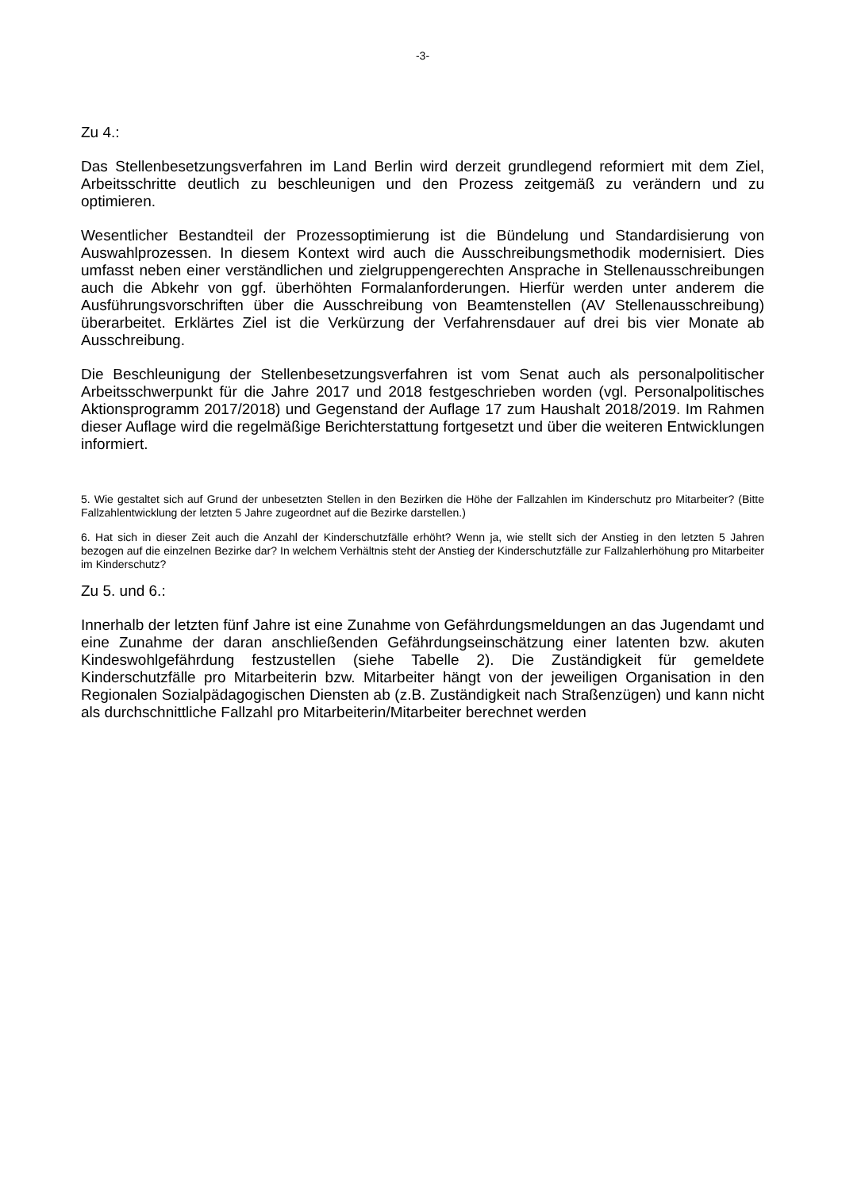-3-
Zu 4.:
Das Stellenbesetzungsverfahren im Land Berlin wird derzeit grundlegend reformiert mit dem Ziel, Arbeitsschritte deutlich zu beschleunigen und den Prozess zeitgemäß zu verändern und zu optimieren.
Wesentlicher Bestandteil der Prozessoptimierung ist die Bündelung und Standardisierung von Auswahlprozessen. In diesem Kontext wird auch die Ausschreibungsmethodik modernisiert. Dies umfasst neben einer verständlichen und zielgruppengerechten Ansprache in Stellenausschreibungen auch die Abkehr von ggf. überhöhten Formalanforderungen. Hierfür werden unter anderem die Ausführungsvorschriften über die Ausschreibung von Beamtenstellen (AV Stellenausschreibung) überarbeitet. Erklärtes Ziel ist die Verkürzung der Verfahrensdauer auf drei bis vier Monate ab Ausschreibung.
Die Beschleunigung der Stellenbesetzungsverfahren ist vom Senat auch als personalpolitischer Arbeitsschwerpunkt für die Jahre 2017 und 2018 festgeschrieben worden (vgl. Personalpolitisches Aktionsprogramm 2017/2018) und Gegenstand der Auflage 17 zum Haushalt 2018/2019. Im Rahmen dieser Auflage wird die regelmäßige Berichterstattung fortgesetzt und über die weiteren Entwicklungen informiert.
5. Wie gestaltet sich auf Grund der unbesetzten Stellen in den Bezirken die Höhe der Fallzahlen im Kinderschutz pro Mitarbeiter? (Bitte Fallzahlentwicklung der letzten 5 Jahre zugeordnet auf die Bezirke darstellen.)
6. Hat sich in dieser Zeit auch die Anzahl der Kinderschutzfälle erhöht? Wenn ja, wie stellt sich der Anstieg in den letzten 5 Jahren bezogen auf die einzelnen Bezirke dar? In welchem Verhältnis steht der Anstieg der Kinderschutzfälle zur Fallzahlerhöhung pro Mitarbeiter im Kinderschutz?
Zu 5. und 6.:
Innerhalb der letzten fünf Jahre ist eine Zunahme von Gefährdungsmeldungen an das Jugendamt und eine Zunahme der daran anschließenden Gefährdungseinschätzung einer latenten bzw. akuten Kindeswohlgefährdung festzustellen (siehe Tabelle 2). Die Zuständigkeit für gemeldete Kinderschutzfälle pro Mitarbeiterin bzw. Mitarbeiter hängt von der jeweiligen Organisation in den Regionalen Sozialpädagogischen Diensten ab (z.B. Zuständigkeit nach Straßenzügen) und kann nicht als durchschnittliche Fallzahl pro Mitarbeiterin/Mitarbeiter berechnet werden